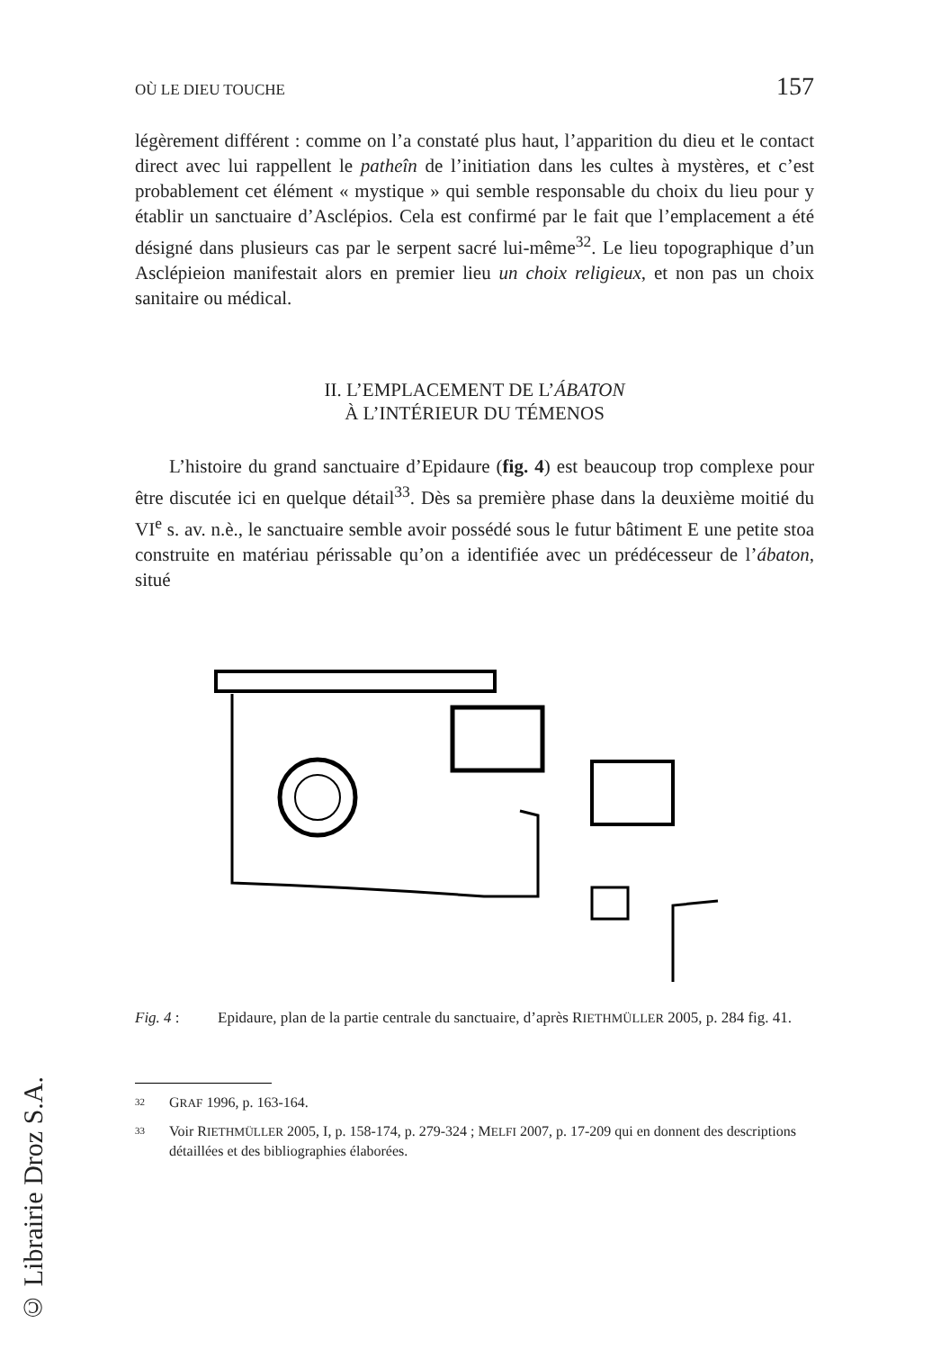OÙ LE DIEU TOUCHE 157
légèrement différent : comme on l’a constaté plus haut, l’apparition du dieu et le contact direct avec lui rappellent le patheîn de l’initiation dans les cultes à mystères, et c’est probablement cet élément « mystique » qui semble responsable du choix du lieu pour y établir un sanctuaire d’Asclépios. Cela est confirmé par le fait que l’emplacement a été désigné dans plusieurs cas par le serpent sacré lui-même<sup>32</sup>. Le lieu topo­graphique d’un Asclépieion manifestait alors en premier lieu un choix religieux, et non pas un choix sanitaire ou médical.
II. L’EMPLACEMENT DE L’ÁBATON
À L’INTÉRIEUR DU TÉMENOS
L’histoire du grand sanctuaire d’Epidaure (fig. 4) est beaucoup trop complexe pour être discutée ici en quelque détail<sup>33</sup>. Dès sa première phase dans la deuxième moitié du VI<sup>e</sup> s. av. n.è., le sanctuaire semble avoir possédé sous le futur bâtiment E une petite stoa construite en maté­riau périssable qu’on a identifiée avec un prédécesseur de l’ábaton, situé
Fig. 4 : Epidaure, plan de la partie centrale du sanctuaire, d’après RIETHMÜLLER 2005, p. 284 fig. 41.
32 GRAF 1996, p. 163-164.
33 Voir RIETHMÜLLER 2005, I, p. 158-174, p. 279-324 ; MELFI 2007, p. 17-209 qui en donnent des descriptions détaillées et des bibliographies élaborées.
© Librairie Droz S.A.